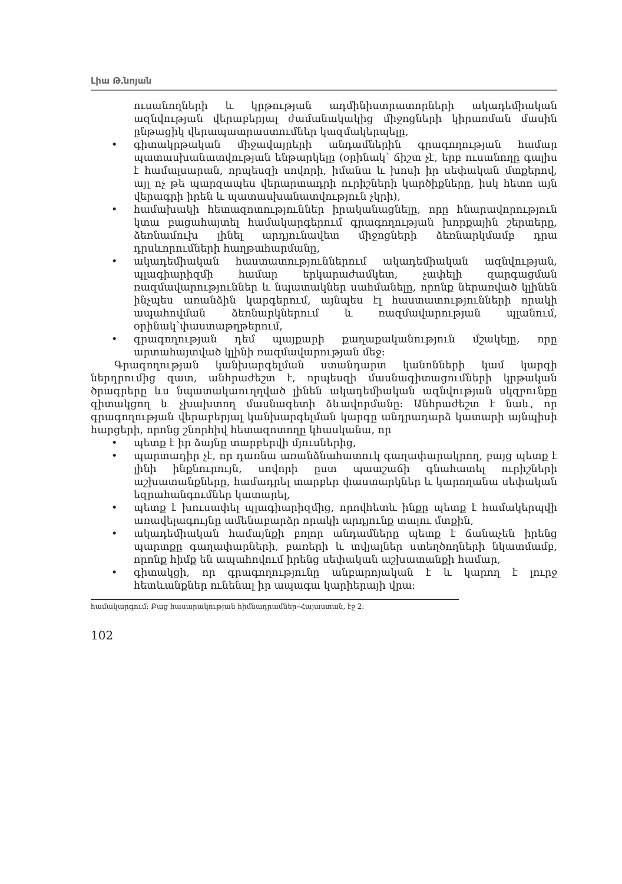Լիա Թ․նոյան
ուսանողների և կրթության ադմինիստրատորների ակադեմիական ազնվության վերաբերյալ ժամանակակից միջոցների կիրառման մասին ընթացիկ վերապատրաստումներ կազմակերպելը,
• գիտակրթական միջավայրերի անդամներին գրագողության համար պատասխանատվության ենթարկելը (օրինակ՝ ճիշտ չէ, երբ ուսանողը գալիս է համալսարան, որպեսզի սովորի, իմանա և խոսի իր սեփական մտքերով, այլ ոչ թե պարզապես վերարտադրի ուրիշների կարծիքները, իսկ հետո այն վերագրի իրեն և պատասխանատվություն չկրի),
• համախակի հետազոտություններ իրականացնելը, որը հնարավորություն կտա բացահայտել համակարգերում գրագողության խորքային շերտերը, ձեռնամուխ լինել արդյունավետ միջոցների ձեռնարկմամբ դրա դրսևորումների հաղթահարմանը,
• ակադեմիական հաստատություններում ակադեմիական ազնվության, պլագիարիզմի համար երկարաժամկետ, չափելի զարգացման ռազմավարություններ և նպատակներ սահմանելը, որոնք ներառված կլինեն ինչպես առանձին կարգերում, այնպես էլ հաստատությունների որակի ապահովման ձեռնարկներում և ռազմավարության պլանում, օրինակ՝փաստաթղթերում,
• գրագողության դեմ պայքարի քաղաքականություն մշակելը, որը արտահայտված կլինի ռազմավարության մեջ:
Գրագողության կանխարգելման ստանդարտ կանոնների կամ կարգի ներդրումից զատ, անհրաժեշտ է, որպեսզի մասնագիտացումների կրթական ծրագրերը ևս նպատակաուղղված լինեն ակադեմիական ազնվության սկզբունքը գիտակցող և չխախտող մասնագետի ձևավորմանը: Անհրաժեշտ է նաև, որ գրագողության վերաբերյալ կանխարգելման կարգը անդրադարձ կատարի այնպիսի հարցերի, որոնց շնորհիվ հետազոտողը կհասկանա, որ
• պետք է իր ձայնը տարբերվի մյուսներից,
• պարտադիր չէ, որ դառնա առանձնահատուկ գաղափարակրող, բայց պետք է լինի ինքնուրույն, սովորի ըստ պատշաճի գնահատել ուրիշների աշխատանքները, համադրել տարբեր փաստարկներ և կարողանա սեփական եզրահանգումներ կատարել,
• պետք է խուսափել պլագիարիզմից, որովհետև ինքը պետք է համակերպվի առավելագույնը ամենաբարձր որակի արդյունք տալու մտքին,
• ակադեմիական համայնքի բոլոր անդամները պետք է ճանաչեն իրենց պարտքը գաղափարների, բառերի և տվյալներ ստեղծողների նկատմամբ, որոնք հիմք են ապահովում իրենց սեփական աշխատանքի համար,
• գիտակցի, որ գրագողությունը անբարոյական է և կարող է լուրջ հետևանքներ ունենալ իր ապագա կարիերայի վրա:
համակարգում: Բաց հասարակության հիմնադրամներ–Հայաստան, էջ 2:
102